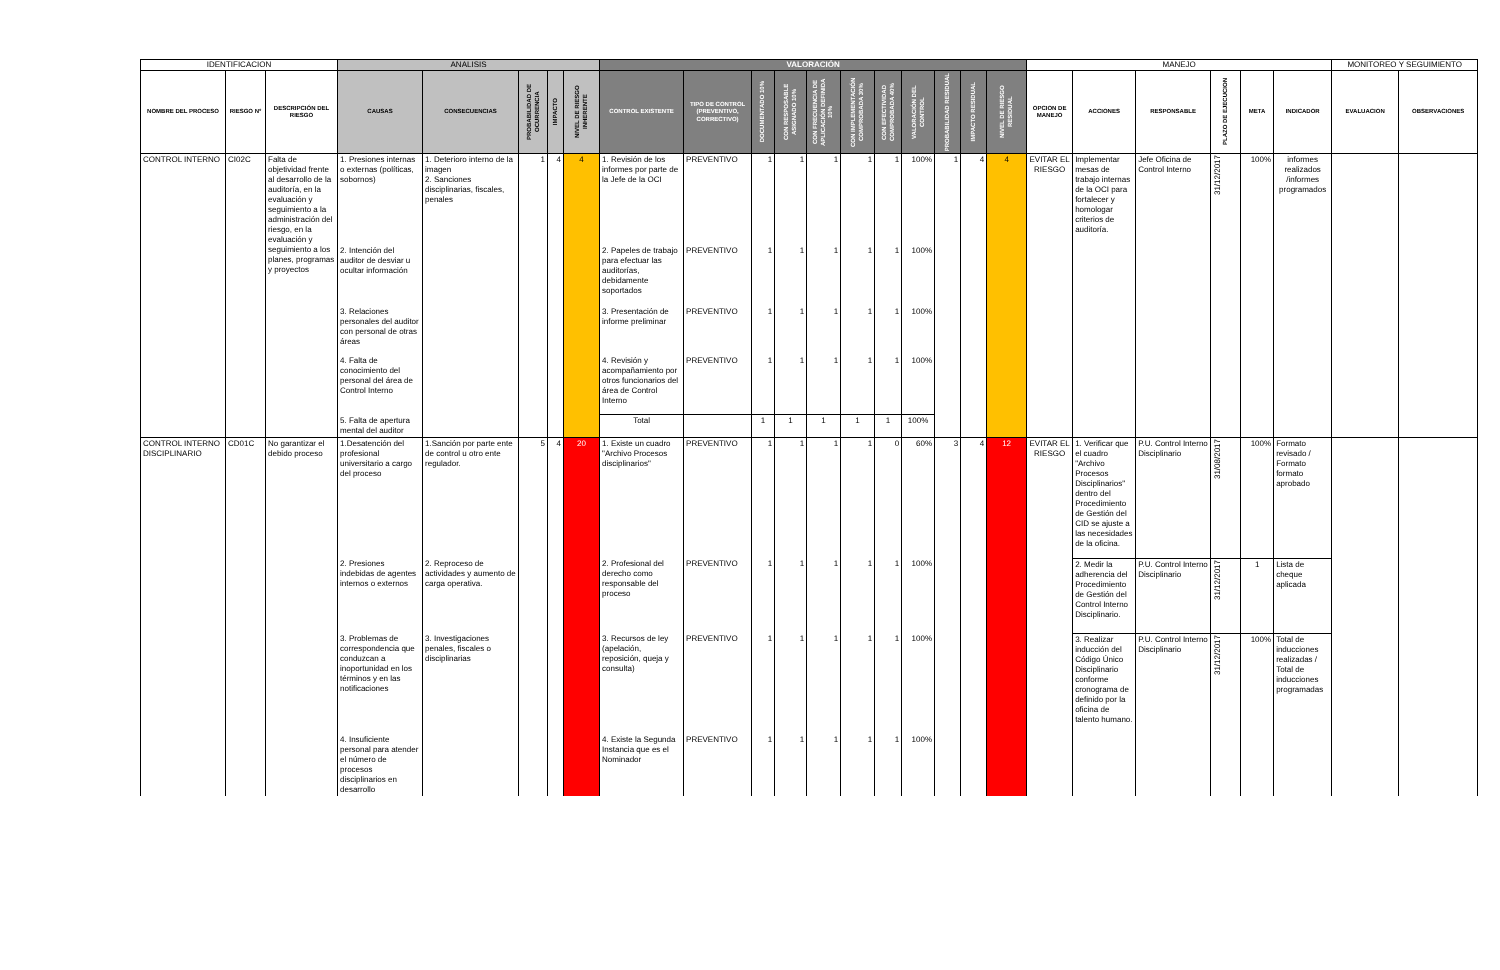| IDENTIFICACION | | | ANALISIS | | | | | VALORACIÓN | | | | | | | | | | | MANEJO | | | | | | MONITOREO Y SEGUIMIENTO | |
| --- | --- | --- | --- | --- | --- | --- | --- | --- | --- | --- | --- | --- | --- | --- | --- | --- | --- | --- | --- | --- | --- | --- | --- | --- | --- | --- |
| NOMBRE DEL PROCESO | RIESGO N° | DESCRIPCIÓN DEL RIESGO | CAUSAS | CONSECUENCIAS | PROBABILIDAD DE OCURRENCIA | IMPACTO | NIVEL DE RIESGO INHERENTE | CONTROL EXISTENTE | TIPO DE CONTROL (PREVENTIVO, CORRECTIVO) | DOCUMENTADO 10% | CON RESPOSABLE ASIGNADO 10% | CON FRECUENCIA DE APLICACIÓN DEFINIDA 10% | CON IMPLEMENTACIÓN COMPROBADA 30% | CON EFECTIVIDAD COMPROBADA 40% | VALORACIÓN DEL CONTROL | PROBABILIDAD RESIDUAL | IMPACTO RESIDUAL | NIVEL DE RIESGO RESIDUAL | OPCION DE MANEJO | ACCIONES | RESPONSABLE | PLAZO DE EJECUCION | META | INDICADOR | EVALUACION | OBSERVACIONES |
| CONTROL INTERNO | CI02C | Falta de objetividad frente al desarrollo de la auditoría, en la evaluación y seguimiento a la administración del riesgo, en la evaluación y seguimiento a los planes, programas y proyectos | 1. Presiones internas o externas (políticas, sobornos) | 1. Deterioro interno de la imagen 2. Sanciones disciplinarias, fiscales, penales | 1 | 4 | 4 | 1. Revisión de los informes por parte de la Jefe de la OCI | PREVENTIVO | 1 | 1 | 1 | 1 | 1 | 100% | 1 | 4 | 4 | EVITAR EL RIESGO | Implementar mesas de trabajo internas de la OCI para fortalecer y homologar criterios de auditoría. | Jefe Oficina de Control Interno | 31/12/2017 | 100% | informes realizados /informes programados | | |
| | | | 2. Intención del auditor de desviar u ocultar información | | | | | 2. Papeles de trabajo para efectuar las auditorías, debidamente soportados | PREVENTIVO | 1 | 1 | 1 | 1 | 1 | 100% | | | | | | | | | | | |
| | | | 3. Relaciones personales del auditor con personal de otras áreas | | | | | 3. Presentación de informe preliminar | PREVENTIVO | 1 | 1 | 1 | 1 | 1 | 100% | | | | | | | | | | | |
| | | | 4. Falta de conocimiento del personal del área de Control Interno | | | | | 4. Revisión y acompañamiento por otros funcionarios del área de Control Interno | PREVENTIVO | 1 | 1 | 1 | 1 | 1 | 100% | | | | | | | | | | | |
| | | | 5. Falta de apertura mental del auditor | | | | | Total | | 1 | 1 | 1 | 1 | 1 | 100% | | | | | | | | | | | |
| CONTROL INTERNO DISCIPLINARIO | CD01C | No garantizar el debido proceso | 1.Desatención del profesional universitario a cargo del proceso | 1.Sanción por parte ente de control u otro ente regulador. | 5 | 4 | 20 | 1. Existe un cuadro "Archivo Procesos disciplinarios" | PREVENTIVO | 1 | 1 | 1 | 1 | 0 | 60% | 3 | 4 | 12 | EVITAR EL RIESGO | 1. Verificar que el cuadro "Archivo Procesos Disciplinarios" dentro del Procedimiento de Gestión del CID se ajuste a las necesidades de la oficina. | P.U. Control Interno Disciplinario | 31/08/2017 | 100% | Formato revisado / Formato formato aprobado | | |
| | | | 2. Presiones indebidas de agentes internos o externos | 2. Reproceso de actividades y aumento de carga operativa. | | | | 2. Profesional del derecho como responsable del proceso | PREVENTIVO | 1 | 1 | 1 | 1 | 1 | 100% | | | | | 2. Medir la adherencia del Procedimiento de Gestión del Control Interno Disciplinario. | P.U. Control Interno Disciplinario | 31/12/2017 | 1 | Lista de cheque aplicada | | |
| | | | 3. Problemas de correspondencia que conduzcan a inoportunidad en los términos y en las notificaciones | 3. Investigaciones penales, fiscales o disciplinarias | | | | 3. Recursos de ley (apelación, reposición, queja y consulta) | PREVENTIVO | 1 | 1 | 1 | 1 | 1 | 100% | | | | | 3. Realizar inducción del Código Único Disciplinario conforme cronograma de definido por la oficina de talento humano. | P.U. Control Interno Disciplinario | 31/12/2017 | 100% | Total de inducciones realizadas / Total de inducciones programadas | | |
| | | | 4. Insuficiente personal para atender el número de procesos disciplinarios en desarrollo | | | | | 4. Existe la Segunda Instancia que es el Nominador | PREVENTIVO | 1 | 1 | 1 | 1 | 1 | 100% | | | | | | | | | | | |